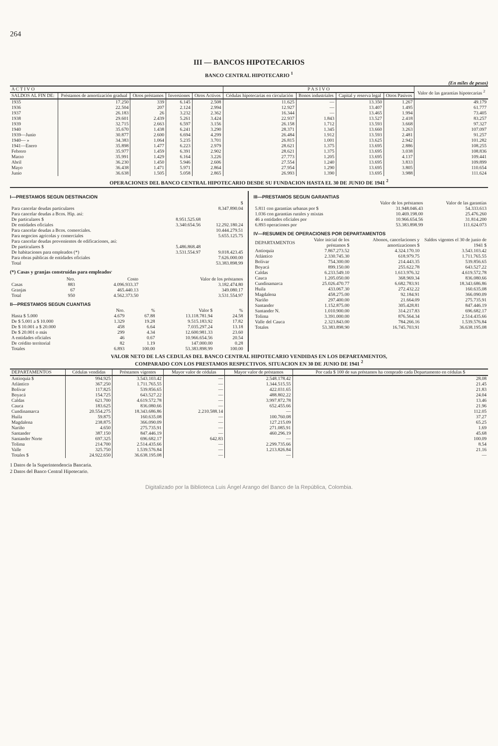264
III — BANCOS HIPOTECARIOS
BANCO CENTRAL HIPOTECARIO <sup>1</sup>
(En miles de pesos)
| A C T I V O | | | | | P A S I V O | | | | Valor de las garantías hipotecarias <sup>2</sup> |
| --- | --- | --- | --- | --- | --- | --- | --- | --- | --- |
| SALDOS AL FIN DE: | Préstamos de amortización gradual | Otros préstamos | Inversiones | Otros Activos | Cédulas hipotecarias en circulación | Bonos industriales | Capital y reserva legal | Otros Pasivos | |
| 1935 | 17.250 | 339 | 6.145 | 2.508 | 11.625 | — | 13.350 | 1.267 | 49.179 |
| 1936 | 22.504 | 207 | 2.124 | 2.994 | 12.927 | — | 13.407 | 1.495 | 61.777 |
| 1937 | 26.183 | 26 | 3.232 | 2.362 | 16.344 | — | 13.465 | 1.994 | 73.405 |
| 1938 | 29.601 | 2.439 | 5.261 | 3.424 | 22.937 | 1.843 | 13.527 | 2.418 | 83.257 |
| 1939 | 32.715 | 2.663 | 6.597 | 3.156 | 26.158 | 1.712 | 13.593 | 3.668 | 97.327 |
| 1940 | 35.670 | 1.438 | 6.241 | 3.290 | 28.371 | 1.345 | 13.660 | 3.263 | 107.097 |
| 1939—Junio | 30.877 | 2.600 | 6.694 | 4.299 | 26.484 | 1.912 | 13.593 | 2.481 | 91.257 |
| 1940— » | 34.383 | 1.064 | 5.235 | 3.701 | 26.815 | 1.001 | 13.625 | 2.942 | 101.282 |
| 1941—Enero | 35.898 | 1.477 | 6.223 | 2.979 | 28.621 | 1.375 | 13.695 | 2.886 | 108.255 |
| Febrero | 35.977 | 1.459 | 6.391 | 2.902 | 28.621 | 1.375 | 13.695 | 3.038 | 108.836 |
| Marzo | 35.991 | 1.429 | 6.164 | 3.226 | 27.773 | 1.205 | 13.695 | 4.137 | 109.441 |
| Abril | 36.230 | 1.450 | 5.946 | 2.606 | 27.554 | 1.240 | 13.695 | 3.833 | 109.899 |
| Mayo | 36.438 | 1.471 | 5.971 | 2.864 | 27.954 | 1.290 | 13.695 | 3.805 | 110.654 |
| Junio | 36.638 | 1.505 | 5.058 | 2.865 | 26.993 | 1.390 | 13.695 | 3.988 | 111.624 |
OPERACIONES DEL BANCO CENTRAL HIPOTECARIO DESDE SU FUNDACION HASTA EL 30 DE JUNIO DE 1941 <sup>2</sup>
I—PRESTAMOS SEGUN DESTINACION
| | | $ |
| Para cancelar deudas particulares | | 8.347.890.04 |
| Para cancelar deudas a Bcos. Hip. así: | | |
| De particulares $ | 8.951.525.68 | |
| De entidades oficiales | 3.340.654.56 | 12.292.180.24 |
| Para cancelar deudas a Bcos. comerciales. | | 10.444.279.51 |
| Para negocios agrícolas y comerciales | | 5.655.125.75 |
| Para cancelar deudas provenientes de edificaciones, así: | | |
| De particulares $ | 5.486.868.48 | |
| De habitaciones para empleados (*) | 3.531.554.97 | 9.018.423.45 |
| Para obras públicas de entidades oficiales | | 7.626.000.00 |
| Total | | 53.383.898.99 |
(*) Casas y granjas construídas para empleados<sup>.</sup>
| | Nro. | Costo | Valor de los préstamos |
| Casas | 883 | 4.096.933.37 | 3.182.474.80 |
| Granjas | 67 | 465.440.13 | 349.080.17 |
| Total | 950 | 4.562.373.50 | 3.531.554.97 |
II—PRESTAMOS SEGUN CUANTIAS
| | Nro. | % | Valor $ | % |
| Hasta $ 5.000 | 4.679 | 67.88 | 13.118.781.94 | 24.58 |
| De $ 5.001 a $ 10.000 | 1.329 | 19.28 | 9.515.183.92 | 17.82 |
| De $ 10.001 a $ 20.000 | 458 | 6.64 | 7.035.297.24 | 13.18 |
| De $ 20.001 o más | 299 | 4.34 | 12.600.981.33 | 23.60 |
| A entidades oficiales | 46 | 0.67 | 10.966.654.56 | 20.54 |
| De crédito territorial | 82 | 1.19 | 147.000.00 | 0.28 |
| Totales | 6.893 | 100.00 | 53.383.898.99 | 100.00 |
III—PRESTAMOS SEGUN GARANTIAS
| | Valor de los préstamos | Valor de las garantías |
| 5.811 con garantías urbanas por $ | 31.948.046.43 | 54.333.613 |
| 1.036 con garantías rurales y mixtas | 10.469.198.00 | 25.476.260 |
| 46 a entidades oficiales por | 10.966.654.56 | 31.814.200 |
| 6.893 operaciones por | 53.383.898.99 | 111.624.073 |
IV—RESUMEN DE OPERACIONES POR DEPARTAMENTOS
| DEPARTAMENTOS | Valor inicial de los préstamos $ | Abonos, cancelaciones y amortizaciones $ | Saldos vigentes el 30 de junio de 1941 $ |
| Antioquia | 7.867.273.52 | 4.324.170.10 | 3.543.103.42 |
| Atlántico | 2.330.745.30 | 618.979.75 | 1.711.765.55 |
| Bolívar | 754.300.00 | 214.443.35 | 539.856.65 |
| Boyacá | 899.150.00 | 255.622.78 | 643.527.22 |
| Caldas | 6.233.549.10 | 1.613.976.32 | 4.619.572.78 |
| Cauca | 1.205.050.00 | 368.969.34 | 836.080.66 |
| Cundinamarca | 25.026.470.77 | 6.682.783.91 | 18.343.686.86 |
| Huila | 433.067.30 | 272.432.22 | 160.635.08 |
| Magdalena | 458.275.00 | 92.184.91 | 366.090.09 |
| Nariño | 297.400.00 | 21.664.09 | 275.735.91 |
| Santander | 1.152.875.00 | 305.428.81 | 847.446.19 |
| Santander N. | 1.010.900.00 | 314.217.83 | 696.682.17 |
| Tolima | 3.391.000.00 | 876.564.34 | 2.514.435.66 |
| Valle del Cauca | 2.323.843.00 | 784.266.16 | 1.539.576.84 |
| Totales | 53.383.898.90 | 16.745.703.91 | 36.638.195.08 |
VALOR NETO DE LAS CEDULAS DEL BANCO CENTRAL HIPOTECARIO VENDIDAS EN LOS DEPARTAMENTOS,
COMPARADO CON LOS PRESTAMOS RESPECTIVOS. SITUACION EN 30 DE JUNIO DE 1941 <sup>2</sup>
| DEPARTAMENTOS | Cédulas vendidas | Préstamos vigentes | Mayor valor de cédulas | Mayor valor de préstamos | Por cada $ 100 de sus préstamos ha comprado cada Departamento en cédulas $ |
| --- | --- | --- | --- | --- | --- |
| Antioquia $ | 994.925 | 3.543.103.42 | — | 2.548.178.42 | 28.08 |
| Atlántico | 367.250 | 1.711.765.55 | — | 1.344.515.55 | 21.45 |
| Bolívar | 117.825 | 539.856.65 | — | 422.031.65 | 21.83 |
| Boyacá | 154.725 | 643.527.22 | — | 488.802.22 | 24.04 |
| Caldas | 621.700 | 4.619.572.78 | — | 3.997.872.78 | 13.46 |
| Cauca | 183.625 | 836.080.66 | — | 652.455.66 | 21.96 |
| Cundinamarca | 20.554.275 | 18.343.686.86 | 2.210.588.14 | — | 112.05 |
| Huila | 59.875 | 160.635.08 | — | 100.760.08 | 37.27 |
| Magdalena | 238.875 | 366.090.09 | — | 127.215.09 | 65.25 |
| Nariño | 4.650 | 275.735.91 | — | 271.085.91 | 1.69 |
| Santander | 387.150 | 847.446.19 | — | 460.296.19 | 45.68 |
| Santander Norte | 697.325 | 696.682.17 | 642.83 | — | 100.09 |
| Tolima | 214.700 | 2.514.435.66 | — | 2.299.735.66 | 8.54 |
| Valle | 325.750 | 1.539.576.84 | — | 1.213.826.84 | 21.16 |
| Totales $ | 24.922.650 | 36.638.195.08 | — | — | — |
1 Datos de la Superintendencia Bancaria.
2 Datos del Banco Central Hipotecario.
Digitalizado por la Biblioteca Luis Ángel Arango del Banco de la República, Colombia.